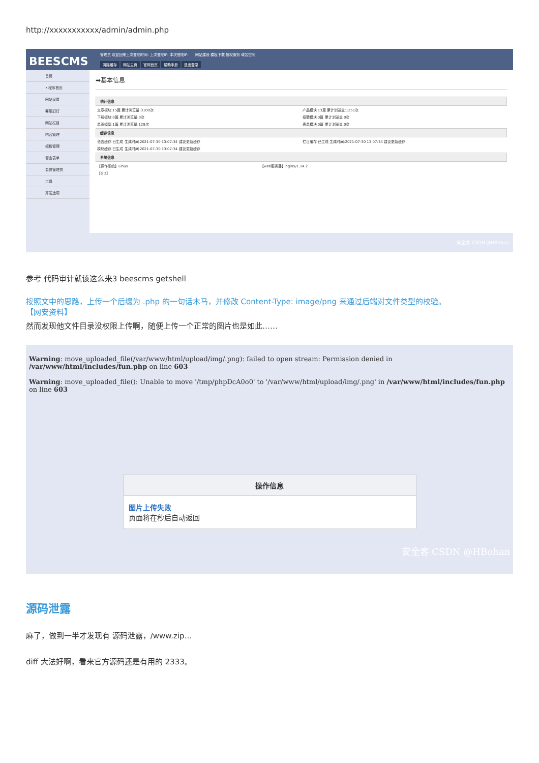http://xxxxxxxxxxx/admin/admin.php
BEESCMS
管理员 欢迎回来上次登陆时间: 上次登陆IP: 本次登陆IP: 网站建设 模板下载 授权服务 域名空间
清除缓存 网站主页 官网首页 帮助手册 退出登录
首页
• 程序首页
网站设置
客服幻灯
网站栏目
内容管理
模板管理
留言表单
会员管理员
工具
开发选项
➡基本信息
统计信息
| 文章模块:15篇 累计浏览量:3100次 | 产品模块:13篇 累计浏览量:1251次 |
| 下载模块:0篇 累计浏览量:0次 | 招聘模块:0篇 累计浏览量:0次 |
| 单页模型:1篇 累计浏览量:129次 | 表单模块:0篇 累计浏览量:0次 |
缓存信息
| 语言缓存:已生成 生成时间:2021-07-30 13:07:34 建议更新缓存 | 栏目缓存:已生成 生成时间:2021-07-30 13:07:34 建议更新缓存 |
| 模块缓存:已生成 生成时间:2021-07-30 13:07:34 建议更新缓存 | |
系统信息
| 【操作系统】Linux | 【web服务器】nginx/1.14.2 |
| 【GD】 | |
安全客 CSDN @HBohan
参考 代码审计就该这么来3 beescms getshell
按照文中的思路，上传一个后缀为 .php 的一句话木马，并修改 Content-Type: image/png 来通过后端对文件类型的校验。
【网安资料】
然而发现他文件目录没权限上传啊，随便上传一个正常的图片也是如此……
Warning: move_uploaded_file(/var/www/html/upload/img/.png): failed to open stream: Permission denied in /var/www/html/includes/fun.php on line 603
Warning: move_uploaded_file(): Unable to move '/tmp/phpDcA0o0' to '/var/www/html/upload/img/.png' in /var/www/html/includes/fun.php on line 603
操作信息
图片上传失败
页面将在秒后自动返回
安全客 CSDN @HBohan
源码泄露
麻了，做到一半才发现有 源码泄露，/www.zip…
diff 大法好啊，看来官方源码还是有用的 2333。